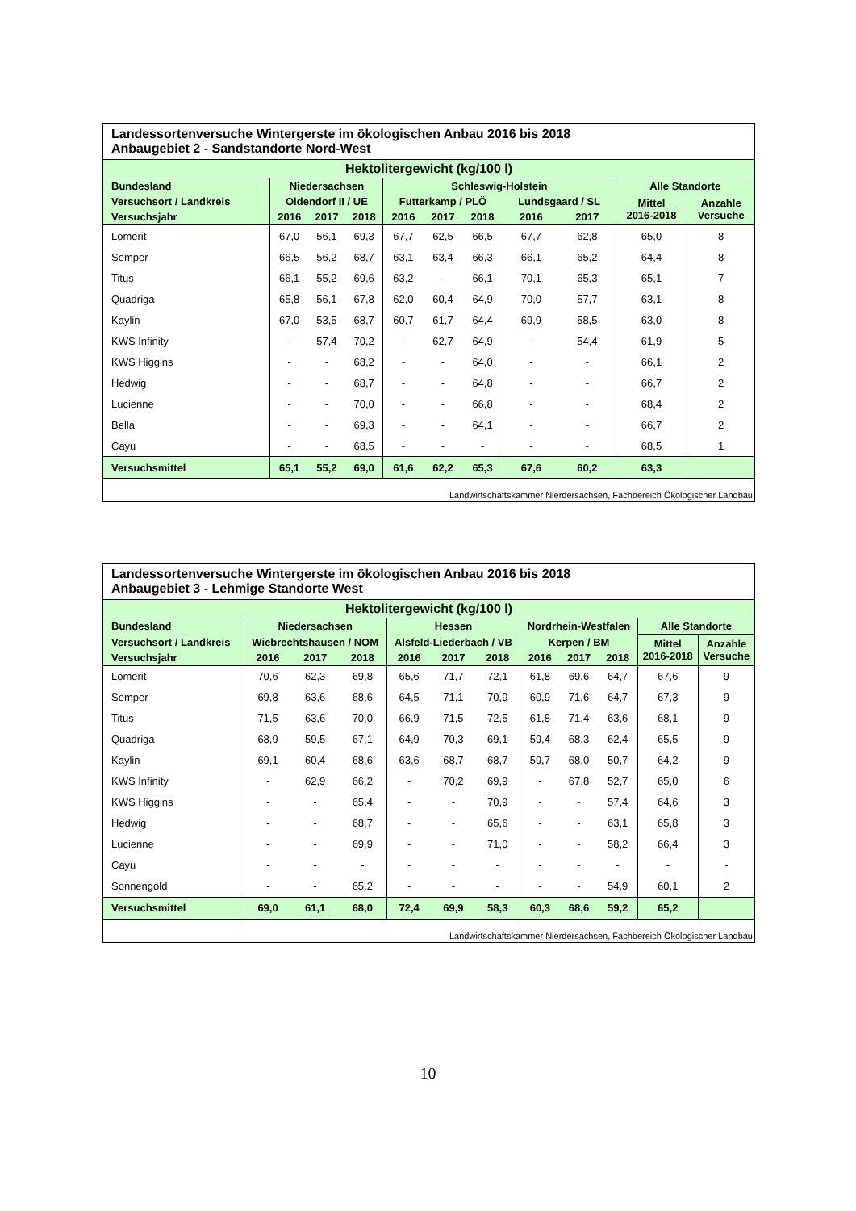| Landessortenversuche Wintergerste im ökologischen Anbau 2016 bis 2018 Anbaugebiet 2 - Sandstandorte Nord-West | | | | | | | | | | |
| Hektolitergewicht (kg/100 l) | | | | | | | | | | |
| Bundesland | Niedersachsen | | | Schleswig-Holstein | | | | | Alle Standorte | |
| Versuchsort / Landkreis | Oldendorf II / UE | | | Futterkamp / PLÖ | | | Lundsgaard / SL | | Mittel 2016-2018 | Anzahle Versuche |
| Versuchsjahr | 2016 | 2017 | 2018 | 2016 | 2017 | 2018 | 2016 | 2017 | | |
| Lomerit | 67,0 | 56,1 | 69,3 | 67,7 | 62,5 | 66,5 | 67,7 | 62,8 | 65,0 | 8 |
| Semper | 66,5 | 56,2 | 68,7 | 63,1 | 63,4 | 66,3 | 66,1 | 65,2 | 64,4 | 8 |
| Titus | 66,1 | 55,2 | 69,6 | 63,2 | - | 66,1 | 70,1 | 65,3 | 65,1 | 7 |
| Quadriga | 65,8 | 56,1 | 67,8 | 62,0 | 60,4 | 64,9 | 70,0 | 57,7 | 63,1 | 8 |
| Kaylin | 67,0 | 53,5 | 68,7 | 60,7 | 61,7 | 64,4 | 69,9 | 58,5 | 63,0 | 8 |
| KWS Infinity | - | 57,4 | 70,2 | - | 62,7 | 64,9 | - | 54,4 | 61,9 | 5 |
| KWS Higgins | - | - | 68,2 | - | - | 64,0 | - | - | 66,1 | 2 |
| Hedwig | - | - | 68,7 | - | - | 64,8 | - | - | 66,7 | 2 |
| Lucienne | - | - | 70,0 | - | - | 66,8 | - | - | 68,4 | 2 |
| Bella | - | - | 69,3 | - | - | 64,1 | - | - | 66,7 | 2 |
| Cayu | - | - | 68,5 | - | - | - | - | - | 68,5 | 1 |
| Versuchsmittel | 65,1 | 55,2 | 69,0 | 61,6 | 62,2 | 65,3 | 67,6 | 60,2 | 63,3 | |
| Landwirtschaftskammer Nierdersachsen, Fachbereich Ökologischer Landbau | | | | | | | | | | |
| Landessortenversuche Wintergerste im ökologischen Anbau 2016 bis 2018 Anbaugebiet 3 - Lehmige Standorte West | | | | | | | | | | | |
| Hektolitergewicht (kg/100 l) | | | | | | | | | | | |
| Bundesland | Niedersachsen | | | Hessen | | | Nordrhein-Westfalen | | | Alle Standorte | |
| Versuchsort / Landkreis | Wiebrechtshausen / NOM | | | Alsfeld-Liederbach / VB | | | Kerpen / BM | | | Mittel 2016-2018 | Anzahle Versuche |
| Versuchsjahr | 2016 | 2017 | 2018 | 2016 | 2017 | 2018 | 2016 | 2017 | 2018 | | |
| Lomerit | 70,6 | 62,3 | 69,8 | 65,6 | 71,7 | 72,1 | 61,8 | 69,6 | 64,7 | 67,6 | 9 |
| Semper | 69,8 | 63,6 | 68,6 | 64,5 | 71,1 | 70,9 | 60,9 | 71,6 | 64,7 | 67,3 | 9 |
| Titus | 71,5 | 63,6 | 70,0 | 66,9 | 71,5 | 72,5 | 61,8 | 71,4 | 63,6 | 68,1 | 9 |
| Quadriga | 68,9 | 59,5 | 67,1 | 64,9 | 70,3 | 69,1 | 59,4 | 68,3 | 62,4 | 65,5 | 9 |
| Kaylin | 69,1 | 60,4 | 68,6 | 63,6 | 68,7 | 68,7 | 59,7 | 68,0 | 50,7 | 64,2 | 9 |
| KWS Infinity | - | 62,9 | 66,2 | - | 70,2 | 69,9 | - | 67,8 | 52,7 | 65,0 | 6 |
| KWS Higgins | - | - | 65,4 | - | - | 70,9 | - | - | 57,4 | 64,6 | 3 |
| Hedwig | - | - | 68,7 | - | - | 65,6 | - | - | 63,1 | 65,8 | 3 |
| Lucienne | - | - | 69,9 | - | - | 71,0 | - | - | 58,2 | 66,4 | 3 |
| Cayu | - | - | - | - | - | - | - | - | - | - | - |
| Sonnengold | - | - | 65,2 | - | - | - | - | - | 54,9 | 60,1 | 2 |
| Versuchsmittel | 69,0 | 61,1 | 68,0 | 72,4 | 69,9 | 58,3 | 60,3 | 68,6 | 59,2 | 65,2 | |
| Landwirtschaftskammer Nierdersachsen, Fachbereich Ökologischer Landbau | | | | | | | | | | | |
10